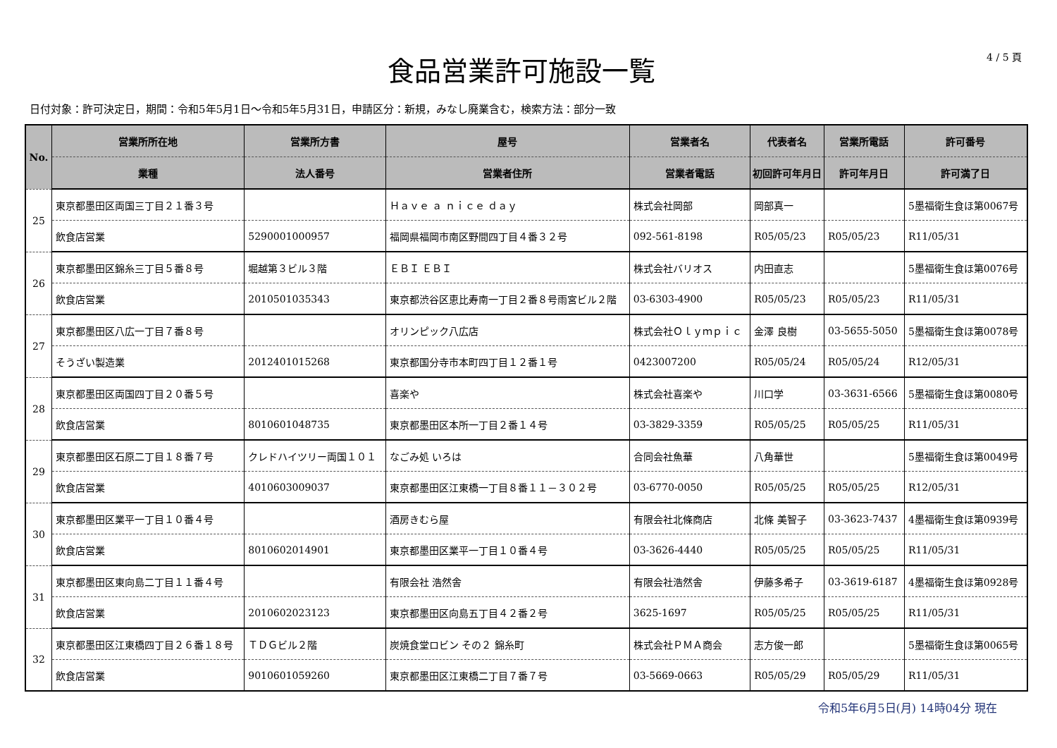食品営業許可施設一覧
4 / 5 頁
日付対象：許可決定日，期間：令和5年5月1日～令和5年5月31日，申請区分：新規，みなし廃業含む，検索方法：部分一致
| No. | 営業所所在地 | 営業所方書 | 屋号 | 営業者名 | 代表者名 | 営業所電話 | 許可番号 |
| --- | --- | --- | --- | --- | --- | --- | --- |
| | 業種 | 法人番号 | 営業者住所 | 営業者電話 | 初回許可年月日 | 許可年月日 | 許可満了日 |
| 25 | 東京都墨田区両国三丁目２１番３号 | | Ｈａｖｅ ａ ｎｉｃｅ ｄａｙ | 株式会社岡部 | 岡部真一 | | 5墨福衛生食ほ第0067号 |
| | 飲食店営業 | 5290001000957 | 福岡県福岡市南区野間四丁目４番３２号 | 092-561-8198 | R05/05/23 | R05/05/23 | R11/05/31 |
| 26 | 東京都墨田区錦糸三丁目５番８号 | 堀越第３ビル３階 | ＥＢＩ ＥＢＩ | 株式会社バリオス | 内田直志 | | 5墨福衛生食ほ第0076号 |
| | 飲食店営業 | 2010501035343 | 東京都渋谷区恵比寿南一丁目２番８号雨宮ビル２階 | 03-6303-4900 | R05/05/23 | R05/05/23 | R11/05/31 |
| 27 | 東京都墨田区八広一丁目７番８号 | | オリンピック八広店 | 株式会社Ｏｌｙｍｐｉｃ | 金澤 良樹 | 03-5655-5050 | 5墨福衛生食ほ第0078号 |
| | そうざい製造業 | 2012401015268 | 東京都国分寺市本町四丁目１２番１号 | 0423007200 | R05/05/24 | R05/05/24 | R12/05/31 |
| 28 | 東京都墨田区両国四丁目２０番５号 | | 喜楽や | 株式会社喜楽や | 川口学 | 03-3631-6566 | 5墨福衛生食ほ第0080号 |
| | 飲食店営業 | 8010601048735 | 東京都墨田区本所一丁目２番１４号 | 03-3829-3359 | R05/05/25 | R05/05/25 | R11/05/31 |
| 29 | 東京都墨田区石原二丁目１８番７号 | クレドハイツリー両国１０１ | なごみ処 いろは | 合同会社魚華 | 八角華世 | | 5墨福衛生食ほ第0049号 |
| | 飲食店営業 | 4010603009037 | 東京都墨田区江東橋一丁目８番１１－３０２号 | 03-6770-0050 | R05/05/25 | R05/05/25 | R12/05/31 |
| 30 | 東京都墨田区業平一丁目１０番４号 | | 酒房きむら屋 | 有限会社北條商店 | 北條 美智子 | 03-3623-7437 | 4墨福衛生食ほ第0939号 |
| | 飲食店営業 | 8010602014901 | 東京都墨田区業平一丁目１０番４号 | 03-3626-4440 | R05/05/25 | R05/05/25 | R11/05/31 |
| 31 | 東京都墨田区東向島二丁目１１番４号 | | 有限会社 浩然舎 | 有限会社浩然舎 | 伊藤多希子 | 03-3619-6187 | 4墨福衛生食ほ第0928号 |
| | 飲食店営業 | 2010602023123 | 東京都墨田区向島五丁目４２番２号 | 3625-1697 | R05/05/25 | R05/05/25 | R11/05/31 |
| 32 | 東京都墨田区江東橋四丁目２６番１８号 | ＴＤＧビル２階 | 炭焼食堂ロビン その２ 錦糸町 | 株式会社ＰＭＡ商会 | 志方俊一郎 | | 5墨福衛生食ほ第0065号 |
| | 飲食店営業 | 9010601059260 | 東京都墨田区江東橋二丁目７番７号 | 03-5669-0663 | R05/05/29 | R05/05/29 | R11/05/31 |
令和5年6月5日(月) 14時04分 現在